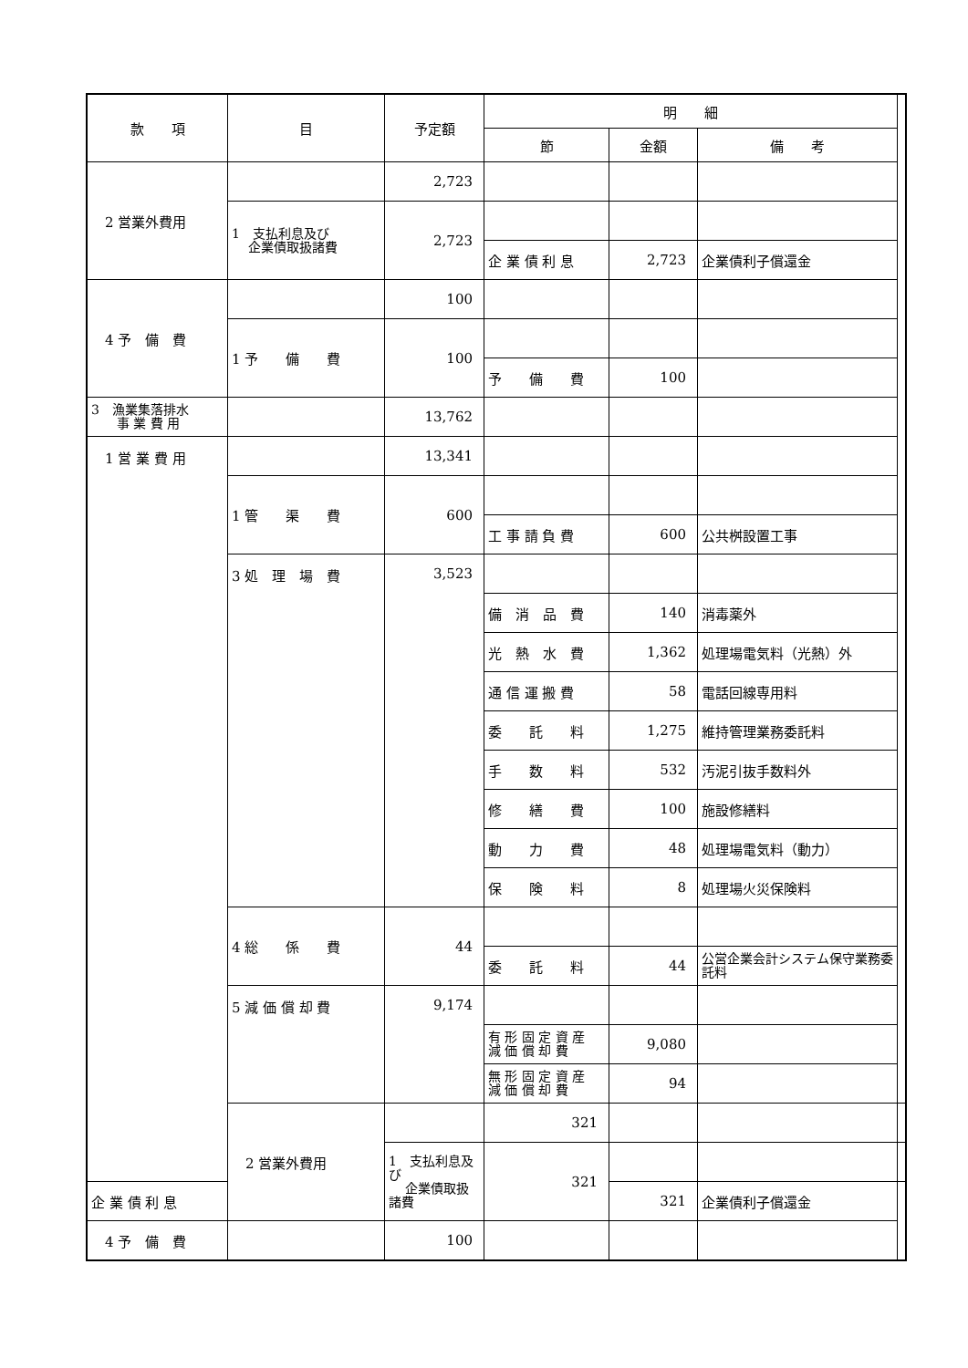| 款 項 | 目 | 予定額 | 明 細 | | | |
| --- | --- | --- | --- | --- | --- | --- |
| | | | 節 | 金額 | 備 考 | |
| 2 営業外費用 | | 2,723 | | | | |
| | 1 支払利息及び 企業債取扱諸費 | 2,723 | | | | |
| | | | 企 業 債 利 息 | 2,723 | 企業債利子償還金 | |
| 4 予 備 費 | | 100 | | | | |
| | 1 予 備 費 | 100 | | | | |
| | | | 予 備 費 | 100 | | |
| 3 漁業集落排水 事 業 費 用 | | 13,762 | | | | |
| 1 営 業 費 用 | | 13,341 | | | | |
| | 1 管 渠 費 | 600 | | | | |
| | | | 工 事 請 負 費 | 600 | 公共桝設置工事 | |
| | 3 処 理 場 費 | 3,523 | | | | |
| | | | 備 消 品 費 | 140 | 消毒薬外 | |
| | | | 光 熱 水 費 | 1,362 | 処理場電気料（光熱）外 | |
| | | | 通 信 運 搬 費 | 58 | 電話回線専用料 | |
| | | | 委 託 料 | 1,275 | 維持管理業務委託料 | |
| | | | 手 数 料 | 532 | 汚泥引抜手数料外 | |
| | | | 修 繕 費 | 100 | 施設修繕料 | |
| | | | 動 力 費 | 48 | 処理場電気料（動力） | |
| | | | 保 険 料 | 8 | 処理場火災保険料 | |
| | 4 総 係 費 | 44 | | | | |
| | | | 委 託 料 | 44 | 公営企業会計システム保守業務委託料 | |
| | 5 減 価 償 却 費 | 9,174 | | | | |
| | | | 有 形 固 定 資 産 減 価 償 却 費 | 9,080 | | |
| | | | 無 形 固 定 資 産 減 価 償 却 費 | 94 | | |
| | 2 営業外費用 | | 321 | | | |
| | | 1 支払利息及び 企業債取扱諸費 | 321 | | | |
| 企 業 債 利 息 | | | | 321 | 企業債利子償還金 | |
| 4 予 備 費 | | 100 | | | | |